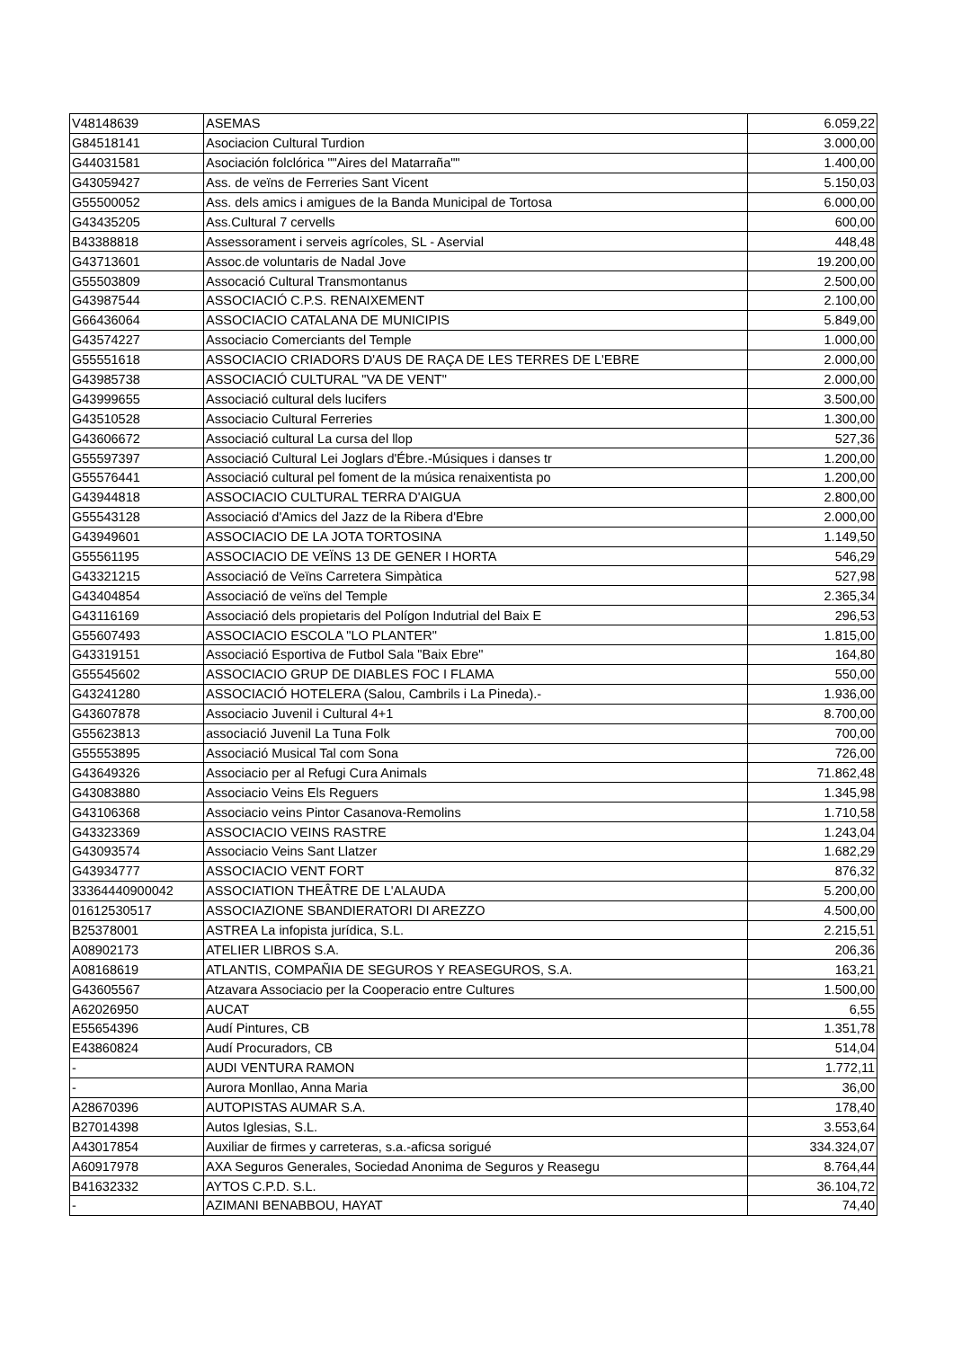| V48148639 | ASEMAS | 6.059,22 |
| G84518141 | Asociacion Cultural Turdion | 3.000,00 |
| G44031581 | Asociación folclórica ""Aires del Matarraña"" | 1.400,00 |
| G43059427 | Ass. de veïns de Ferreries Sant Vicent | 5.150,03 |
| G55500052 | Ass. dels amics i amigues de la Banda Municipal de Tortosa | 6.000,00 |
| G43435205 | Ass.Cultural 7 cervells | 600,00 |
| B43388818 | Assessorament i serveis agrícoles, SL - Aservial | 448,48 |
| G43713601 | Assoc.de voluntaris de Nadal Jove | 19.200,00 |
| G55503809 | Assocació Cultural Transmontanus | 2.500,00 |
| G43987544 | ASSOCIACIÓ C.P.S. RENAIXEMENT | 2.100,00 |
| G66436064 | ASSOCIACIO CATALANA DE MUNICIPIS | 5.849,00 |
| G43574227 | Associacio Comerciants del Temple | 1.000,00 |
| G55551618 | ASSOCIACIO CRIADORS D'AUS DE RAÇA DE LES TERRES DE L'EBRE | 2.000,00 |
| G43985738 | ASSOCIACIÓ CULTURAL "VA DE VENT" | 2.000,00 |
| G43999655 | Associació cultural dels lucifers | 3.500,00 |
| G43510528 | Associacio Cultural Ferreries | 1.300,00 |
| G43606672 | Associació cultural La cursa del llop | 527,36 |
| G55597397 | Associació Cultural Lei Joglars d'Ébre.-Músiques i danses tr | 1.200,00 |
| G55576441 | Associació cultural pel foment de la música renaixentista po | 1.200,00 |
| G43944818 | ASSOCIACIO CULTURAL TERRA D'AIGUA | 2.800,00 |
| G55543128 | Associació d'Amics del Jazz de la Ribera d'Ebre | 2.000,00 |
| G43949601 | ASSOCIACIO DE LA JOTA TORTOSINA | 1.149,50 |
| G55561195 | ASSOCIACIO DE VEÏNS 13 DE GENER I HORTA | 546,29 |
| G43321215 | Associació de Veïns Carretera Simpàtica | 527,98 |
| G43404854 | Associació de veïns del Temple | 2.365,34 |
| G43116169 | Associació dels propietaris del Polígon Indutrial del Baix E | 296,53 |
| G55607493 | ASSOCIACIO ESCOLA "LO PLANTER" | 1.815,00 |
| G43319151 | Associació Esportiva de Futbol Sala "Baix Ebre" | 164,80 |
| G55545602 | ASSOCIACIO GRUP DE DIABLES FOC I FLAMA | 550,00 |
| G43241280 | ASSOCIACIÓ HOTELERA (Salou, Cambrils i La Pineda).- | 1.936,00 |
| G43607878 | Associacio Juvenil i Cultural 4+1 | 8.700,00 |
| G55623813 | associació Juvenil La Tuna Folk | 700,00 |
| G55553895 | Associació Musical Tal com Sona | 726,00 |
| G43649326 | Associacio per al Refugi Cura Animals | 71.862,48 |
| G43083880 | Associacio Veins Els Reguers | 1.345,98 |
| G43106368 | Associacio veins Pintor Casanova-Remolins | 1.710,58 |
| G43323369 | ASSOCIACIO VEINS RASTRE | 1.243,04 |
| G43093574 | Associacio Veins Sant Llatzer | 1.682,29 |
| G43934777 | ASSOCIACIO VENT FORT | 876,32 |
| 33364440900042 | ASSOCIATION THEÂTRE DE L'ALAUDA | 5.200,00 |
| 01612530517 | ASSOCIAZIONE SBANDIERATORI DI AREZZO | 4.500,00 |
| B25378001 | ASTREA La infopista jurídica, S.L. | 2.215,51 |
| A08902173 | ATELIER LIBROS S.A. | 206,36 |
| A08168619 | ATLANTIS, COMPAÑIA DE SEGUROS Y REASEGUROS, S.A. | 163,21 |
| G43605567 | Atzavara Associacio per la Cooperacio entre Cultures | 1.500,00 |
| A62026950 | AUCAT | 6,55 |
| E55654396 | Audí Pintures, CB | 1.351,78 |
| E43860824 | Audí Procuradors, CB | 514,04 |
| - | AUDI VENTURA RAMON | 1.772,11 |
| - | Aurora Monllao, Anna Maria | 36,00 |
| A28670396 | AUTOPISTAS AUMAR S.A. | 178,40 |
| B27014398 | Autos Iglesias, S.L. | 3.553,64 |
| A43017854 | Auxiliar de firmes y carreteras, s.a.-aficsa sorigué | 334.324,07 |
| A60917978 | AXA Seguros Generales, Sociedad Anonima de Seguros y Reasegu | 8.764,44 |
| B41632332 | AYTOS C.P.D. S.L. | 36.104,72 |
| - | AZIMANI BENABBOU, HAYAT | 74,40 |